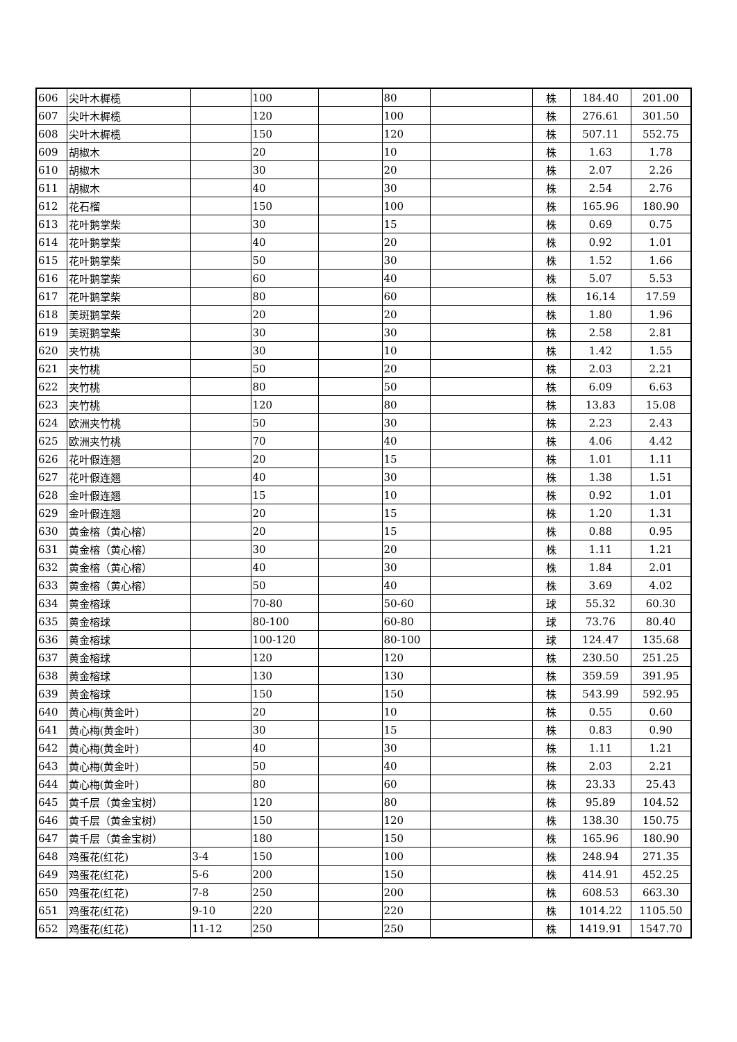| 606 | 尖叶木樨榄 | | 100 | | 80 | | 株 | 184.40 | 201.00 |
| 607 | 尖叶木樨榄 | | 120 | | 100 | | 株 | 276.61 | 301.50 |
| 608 | 尖叶木樨榄 | | 150 | | 120 | | 株 | 507.11 | 552.75 |
| 609 | 胡椒木 | | 20 | | 10 | | 株 | 1.63 | 1.78 |
| 610 | 胡椒木 | | 30 | | 20 | | 株 | 2.07 | 2.26 |
| 611 | 胡椒木 | | 40 | | 30 | | 株 | 2.54 | 2.76 |
| 612 | 花石榴 | | 150 | | 100 | | 株 | 165.96 | 180.90 |
| 613 | 花叶鹅掌柴 | | 30 | | 15 | | 株 | 0.69 | 0.75 |
| 614 | 花叶鹅掌柴 | | 40 | | 20 | | 株 | 0.92 | 1.01 |
| 615 | 花叶鹅掌柴 | | 50 | | 30 | | 株 | 1.52 | 1.66 |
| 616 | 花叶鹅掌柴 | | 60 | | 40 | | 株 | 5.07 | 5.53 |
| 617 | 花叶鹅掌柴 | | 80 | | 60 | | 株 | 16.14 | 17.59 |
| 618 | 美斑鹅掌柴 | | 20 | | 20 | | 株 | 1.80 | 1.96 |
| 619 | 美斑鹅掌柴 | | 30 | | 30 | | 株 | 2.58 | 2.81 |
| 620 | 夹竹桃 | | 30 | | 10 | | 株 | 1.42 | 1.55 |
| 621 | 夹竹桃 | | 50 | | 20 | | 株 | 2.03 | 2.21 |
| 622 | 夹竹桃 | | 80 | | 50 | | 株 | 6.09 | 6.63 |
| 623 | 夹竹桃 | | 120 | | 80 | | 株 | 13.83 | 15.08 |
| 624 | 欧洲夹竹桃 | | 50 | | 30 | | 株 | 2.23 | 2.43 |
| 625 | 欧洲夹竹桃 | | 70 | | 40 | | 株 | 4.06 | 4.42 |
| 626 | 花叶假连翘 | | 20 | | 15 | | 株 | 1.01 | 1.11 |
| 627 | 花叶假连翘 | | 40 | | 30 | | 株 | 1.38 | 1.51 |
| 628 | 金叶假连翘 | | 15 | | 10 | | 株 | 0.92 | 1.01 |
| 629 | 金叶假连翘 | | 20 | | 15 | | 株 | 1.20 | 1.31 |
| 630 | 黄金榕（黄心榕） | | 20 | | 15 | | 株 | 0.88 | 0.95 |
| 631 | 黄金榕（黄心榕） | | 30 | | 20 | | 株 | 1.11 | 1.21 |
| 632 | 黄金榕（黄心榕） | | 40 | | 30 | | 株 | 1.84 | 2.01 |
| 633 | 黄金榕（黄心榕） | | 50 | | 40 | | 株 | 3.69 | 4.02 |
| 634 | 黄金榕球 | | 70-80 | | 50-60 | | 球 | 55.32 | 60.30 |
| 635 | 黄金榕球 | | 80-100 | | 60-80 | | 球 | 73.76 | 80.40 |
| 636 | 黄金榕球 | | 100-120 | | 80-100 | | 球 | 124.47 | 135.68 |
| 637 | 黄金榕球 | | 120 | | 120 | | 株 | 230.50 | 251.25 |
| 638 | 黄金榕球 | | 130 | | 130 | | 株 | 359.59 | 391.95 |
| 639 | 黄金榕球 | | 150 | | 150 | | 株 | 543.99 | 592.95 |
| 640 | 黄心梅(黄金叶) | | 20 | | 10 | | 株 | 0.55 | 0.60 |
| 641 | 黄心梅(黄金叶) | | 30 | | 15 | | 株 | 0.83 | 0.90 |
| 642 | 黄心梅(黄金叶) | | 40 | | 30 | | 株 | 1.11 | 1.21 |
| 643 | 黄心梅(黄金叶) | | 50 | | 40 | | 株 | 2.03 | 2.21 |
| 644 | 黄心梅(黄金叶) | | 80 | | 60 | | 株 | 23.33 | 25.43 |
| 645 | 黄千层（黄金宝树） | | 120 | | 80 | | 株 | 95.89 | 104.52 |
| 646 | 黄千层（黄金宝树） | | 150 | | 120 | | 株 | 138.30 | 150.75 |
| 647 | 黄千层（黄金宝树） | | 180 | | 150 | | 株 | 165.96 | 180.90 |
| 648 | 鸡蛋花(红花) | 3-4 | 150 | | 100 | | 株 | 248.94 | 271.35 |
| 649 | 鸡蛋花(红花) | 5-6 | 200 | | 150 | | 株 | 414.91 | 452.25 |
| 650 | 鸡蛋花(红花) | 7-8 | 250 | | 200 | | 株 | 608.53 | 663.30 |
| 651 | 鸡蛋花(红花) | 9-10 | 220 | | 220 | | 株 | 1014.22 | 1105.50 |
| 652 | 鸡蛋花(红花) | 11-12 | 250 | | 250 | | 株 | 1419.91 | 1547.70 |